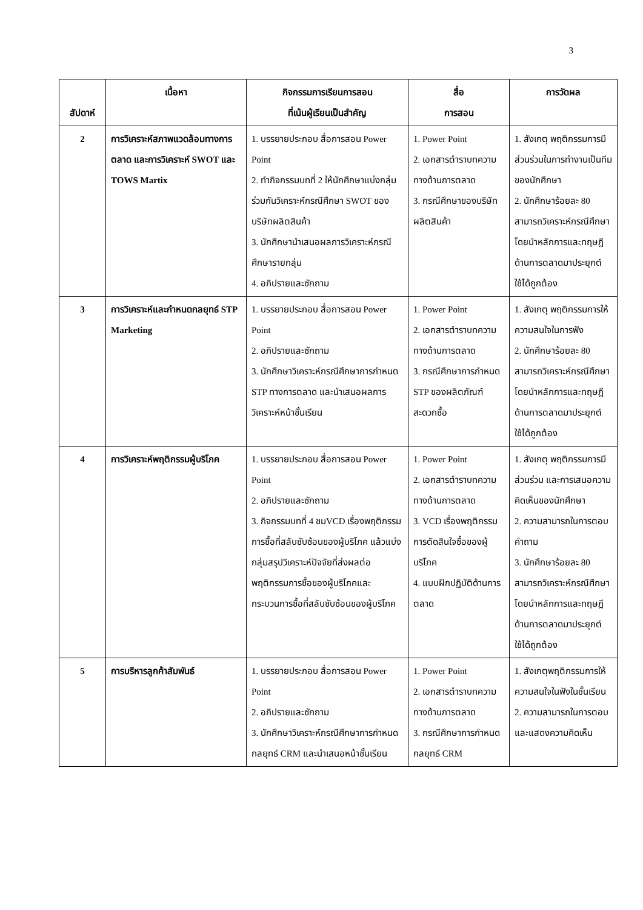3
| สัปดาห์ | เนื้อหา | กิจกรรมการเรียนการสอน ที่เน้นผู้เรียนเป็นสำคัญ | สื่อ การสอน | การวัดผล |
| --- | --- | --- | --- | --- |
| 2 | การวิเคราะห์สภาพแวดล้อมทางการตลาด และการวิเคราะห์ SWOT และ TOWS Martix | 1. บรรยายประกอบ สื่อการสอน Power Point 2. ทำกิจกรรมบทที่ 2 ให้นักศึกษาแบ่งกลุ่มร่วมกันวิเคราะห์กรณีศึกษา SWOT ของบริษัทผลิตสินค้า 3. นักศึกษานำเสนอผลการวิเคราะห์กรณีศึกษารายกลุ่ม 4. อภิปรายและซักถาม | 1. Power Point 2. เอกสารตำราบทความทางด้านการตลาด 3. กรณีศึกษาของบริษัทผลิตสินค้า | 1. สังเกตุ พฤติกรรมการมีส่วนร่วมในการทำงานเป็นทีมของนักศึกษา 2. นักศึกษาร้อยละ 80 สามารถวิเคราะห์กรณีศึกษาโดยนำหลักการและทฤษฎีด้านการตลาดมาประยุกต์ใช้ได้ถูกต้อง |
| 3 | การวิเคราะห์และกำหนดกลยุทธ์ STP Marketing | 1. บรรยายประกอบ สื่อการสอน Power Point 2. อภิปรายและซักถาม 3. นักศึกษาวิเคราะห์กรณีศึกษาการกำหนด STP ทางการตลาด และนำเสนอผลการวิเคราะห์หน้าชั้นเรียน | 1. Power Point 2. เอกสารตำราบทความทางด้านการตลาด 3. กรณีศึกษาการกำหนด STP ของผลิตภัณฑ์สะดวกซื้อ | 1. สังเกตุ พฤติกรรมการให้ความสนใจในการฟัง 2. นักศึกษาร้อยละ 80 สามารถวิเคราะห์กรณีศึกษาโดยนำหลักการและทฤษฎีด้านการตลาดมาประยุกต์ใช้ได้ถูกต้อง |
| 4 | การวิเคราะห์พฤติกรรมผู้บริโภค | 1. บรรยายประกอบ สื่อการสอน Power Point 2. อภิปรายและซักถาม 3. กิจกรรมบทที่ 4 ชมVCD เรื่องพฤติกรรมการซื้อที่สลับซับซ้อนของผู้บริโภค แล้วแบ่งกลุ่มสรุปวิเคราะห์ปัจจัยที่ส่งผลต่อพฤติกรรมการซื้อของผู้บริโภคและกระบวนการซื้อที่สลับซับซ้อนของผู้บริโภค | 1. Power Point 2. เอกสารตำราบทความทางด้านการตลาด 3. VCD เรื่องพฤติกรรมการตัดสินใจซื้อของผู้บริโภค 4. แบบฝึกปฏิบัติด้านการตลาด | 1. สังเกตุ พฤติกรรมการมีส่วนร่วม และการเสนอความคิดเห็นของนักศึกษา 2. ความสามารถในการตอบคำถาม 3. นักศึกษาร้อยละ 80 สามารถวิเคราะห์กรณีศึกษาโดยนำหลักการและทฤษฎีด้านการตลาดมาประยุกต์ใช้ได้ถูกต้อง |
| 5 | การบริหารลูกค้าสัมพันธ์ | 1. บรรยายประกอบ สื่อการสอน Power Point 2. อภิปรายและซักถาม 3. นักศึกษาวิเคราะห์กรณีศึกษาการกำหนดกลยุทธ์ CRM และนำเสนอหน้าชั้นเรียน | 1. Power Point 2. เอกสารตำราบทความทางด้านการตลาด 3. กรณีศึกษาการกำหนดกลยุทธ์ CRM | 1. สังเกตุพฤติกรรมการให้ความสนใจในฟังในชั้นเรียน 2. ความสามารถในการตอบและแสดงความคิดเห็น |